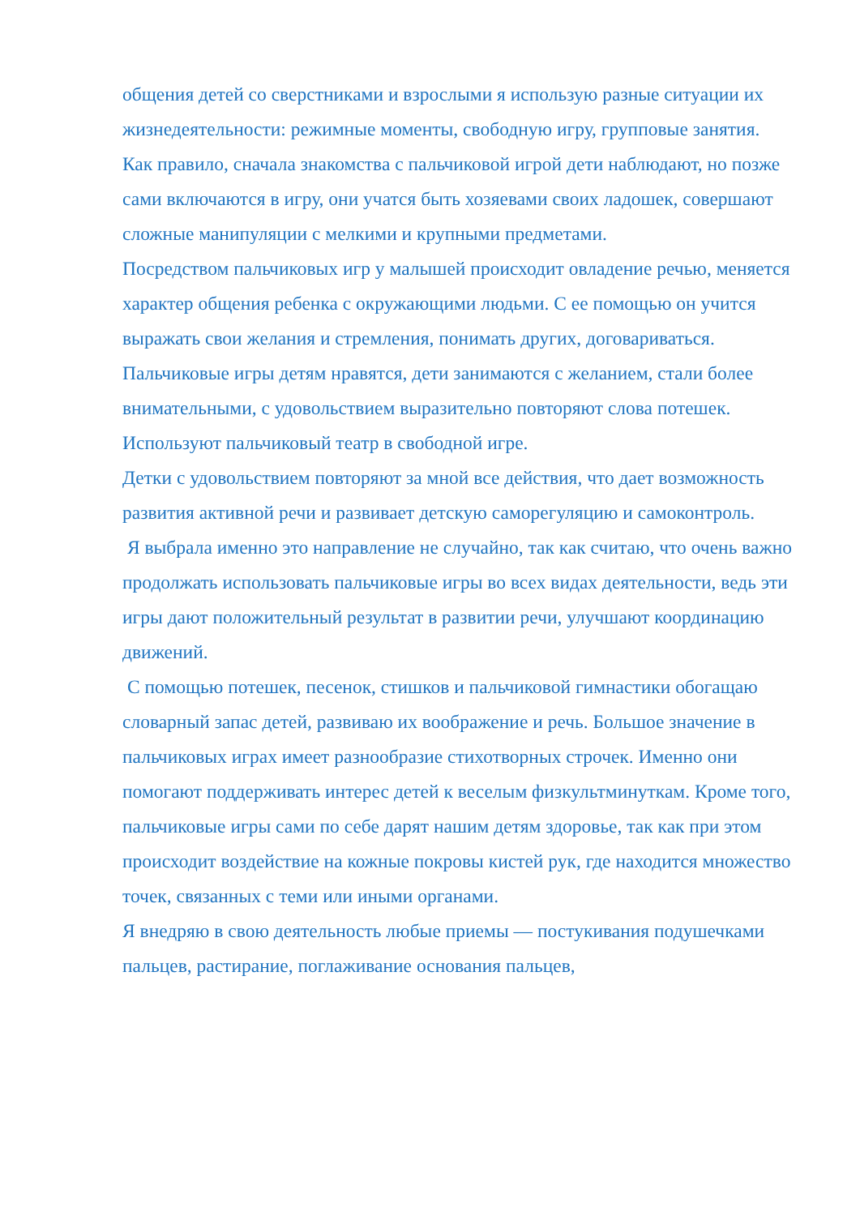общения детей со сверстниками и взрослыми я использую разные ситуации их жизнедеятельности: режимные моменты, свободную игру, групповые занятия.
Как правило, сначала знакомства с пальчиковой игрой дети наблюдают, но позже сами включаются в игру, они учатся быть хозяевами своих ладошек, совершают сложные манипуляции с мелкими и крупными предметами.
Посредством пальчиковых игр у малышей происходит овладение речью, меняется характер общения ребенка с окружающими людьми. С ее помощью он учится выражать свои желания и стремления, понимать других, договариваться.
Пальчиковые игры детям нравятся, дети занимаются с желанием, стали более внимательными, с удовольствием выразительно повторяют слова потешек.
Используют пальчиковый театр в свободной игре.
Детки с удовольствием повторяют за мной все действия, что дает возможность развития активной речи и развивает детскую саморегуляцию и самоконтроль.
Я выбрала именно это направление не случайно, так как считаю, что очень важно продолжать использовать пальчиковые игры во всех видах деятельности, ведь эти игры дают положительный результат в развитии речи, улучшают координацию движений.
С помощью потешек, песенок, стишков и пальчиковой гимнастики обогащаю словарный запас детей, развиваю их воображение и речь. Большое значение в пальчиковых играх имеет разнообразие стихотворных строчек. Именно они помогают поддерживать интерес детей к веселым физкультминуткам. Кроме того, пальчиковые игры сами по себе дарят нашим детям здоровье, так как при этом происходит воздействие на кожные покровы кистей рук, где находится множество точек, связанных с теми или иными органами.
Я внедряю в свою деятельность любые приемы — постукивания подушечками пальцев, растирание, поглаживание основания пальцев,